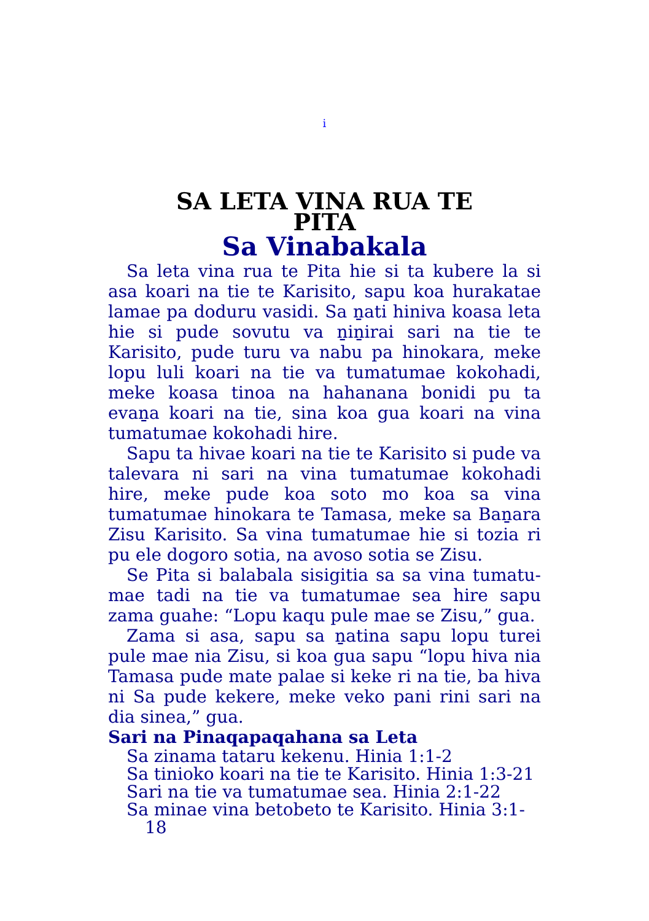i
SA LETA VINA RUA TE
PITA
Sa Vinabakala
Sa leta vina rua te Pita hie si ta kubere la si asa koari na tie te Karisito, sapu koa hurakatae lamae pa doduru vasidi. Sa ṉati hiniva koasa leta hie si pude sovutu va ṉiṉirai sari na tie te Karisito, pude turu va nabu pa hinokara, meke lopu luli koari na tie va tumatumae kokohadi, meke koasa tinoa na hahanana bonidi pu ta evaṉa koari na tie, sina koa gua koari na vina tumatumae kokohadi hire.
Sapu ta hivae koari na tie te Karisito si pude va talevara ni sari na vina tumatumae kokohadi hire, meke pude koa soto mo koa sa vina tumatumae hinokara te Tamasa, meke sa Baṉara Zisu Karisito. Sa vina tumatumae hie si tozia ri pu ele dogoro sotia, na avoso sotia se Zisu.
Se Pita si balabala sisigitia sa sa vina tumatu-mae tadi na tie va tumatumae sea hire sapu zama guahe: “Lopu kaqu pule mae se Zisu,” gua.
Zama si asa, sapu sa ṉatina sapu lopu turei pule mae nia Zisu, si koa gua sapu “lopu hiva nia Tamasa pude mate palae si keke ri na tie, ba hiva ni Sa pude kekere, meke veko pani rini sari na dia sinea,” gua.
Sari na Pinaqapaqahana sa Leta
Sa zinama tataru kekenu. Hinia 1:1-2
Sa tinioko koari na tie te Karisito. Hinia 1:3-21
Sari na tie va tumatumae sea. Hinia 2:1-22
Sa minae vina betobeto te Karisito. Hinia 3:1-
18